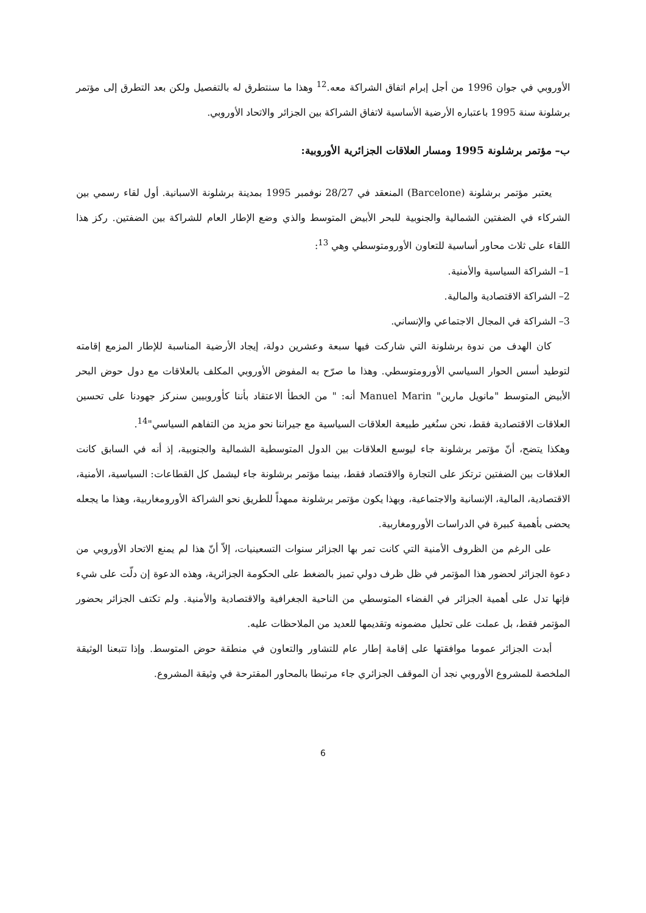الأوروبي في جوان 1996 من أجل إبرام اتفاق الشراكة معه.<sup>12</sup> وهذا ما سنتطرق له بالتفصيل ولكن بعد التطرق إلى مؤتمر برشلونة سنة 1995 باعتباره الأرضية الأساسية لاتفاق الشراكة بين الجزائر والاتحاد الأوروبي.
ب– مؤتمر برشلونة 1995 ومسار العلاقات الجزائرية الأوروبية:
يعتبر مؤتمر برشلونة (Barcelone) المنعقد في 28/27 نوفمبر 1995 بمدينة برشلونة الاسبانية. أول لقاء رسمي بين الشركاء في الضفتين الشمالية والجنوبية للبحر الأبيض المتوسط والذي وضع الإطار العام للشراكة بين الضفتين. ركز هذا اللقاء على ثلاث محاور أساسية للتعاون الأورومتوسطي وهي <sup>13</sup>:
1– الشراكة السياسية والأمنية.
2– الشراكة الاقتصادية والمالية.
3– الشراكة في المجال الاجتماعي والإنساني.
كان الهدف من ندوة برشلونة التي شاركت فيها سبعة وعشرين دولة، إيجاد الأرضية المناسبة للإطار المزمع إقامته لتوطيد أسس الحوار السياسي الأورومتوسطي. وهذا ما صرّح به المفوض الأوروبي المكلف بالعلاقات مع دول حوض البحر الأبيض المتوسط "مانويل مارين" Manuel Marin أنه: " من الخطأ الاعتقاد بأننا كأوروبيين سنركز جهودنا على تحسين العلاقات الاقتصادية فقط، نحن سنُغير طبيعة العلاقات السياسية مع جيراننا نحو مزيد من التفاهم السياسي"<sup>14</sup>.
وهكذا يتضح، أنّ مؤتمر برشلونة جاء ليوسع العلاقات بين الدول المتوسطية الشمالية والجنوبية، إذ أنه في السابق كانت العلاقات بين الضفتين ترتكز على التجارة والاقتصاد فقط، بينما مؤتمر برشلونة جاء ليشمل كل القطاعات: السياسية، الأمنية، الاقتصادية، المالية، الإنسانية والاجتماعية، وبهذا يكون مؤتمر برشلونة ممهداً للطريق نحو الشراكة الأورومغاربية، وهذا ما يجعله يحضى بأهمية كبيرة في الدراسات الأورومغاربية.
على الرغم من الظروف الأمنية التي كانت تمر بها الجزائر سنوات التسعينيات، إلاّ أنّ هذا لم يمنع الاتحاد الأوروبي من دعوة الجزائر لحضور هذا المؤتمر في ظل ظرف دولي تميز بالضغط على الحكومة الجزائرية، وهذه الدعوة إن دلّت على شيء فإنها تدل على أهمية الجزائر في الفضاء المتوسطي من الناحية الجغرافية والاقتصادية والأمنية. ولم تكتف الجزائر بحضور المؤتمر فقط، بل عملت على تحليل مضمونه وتقديمها للعديد من الملاحظات عليه.
أبدت الجزائر عموما موافقتها على إقامة إطار عام للتشاور والتعاون في منطقة حوض المتوسط. وإذا تتبعنا الوثيقة الملخصة للمشروع الأوروبي نجد أن الموقف الجزائري جاء مرتبطا بالمحاور المقترحة في وثيقة المشروع.
6